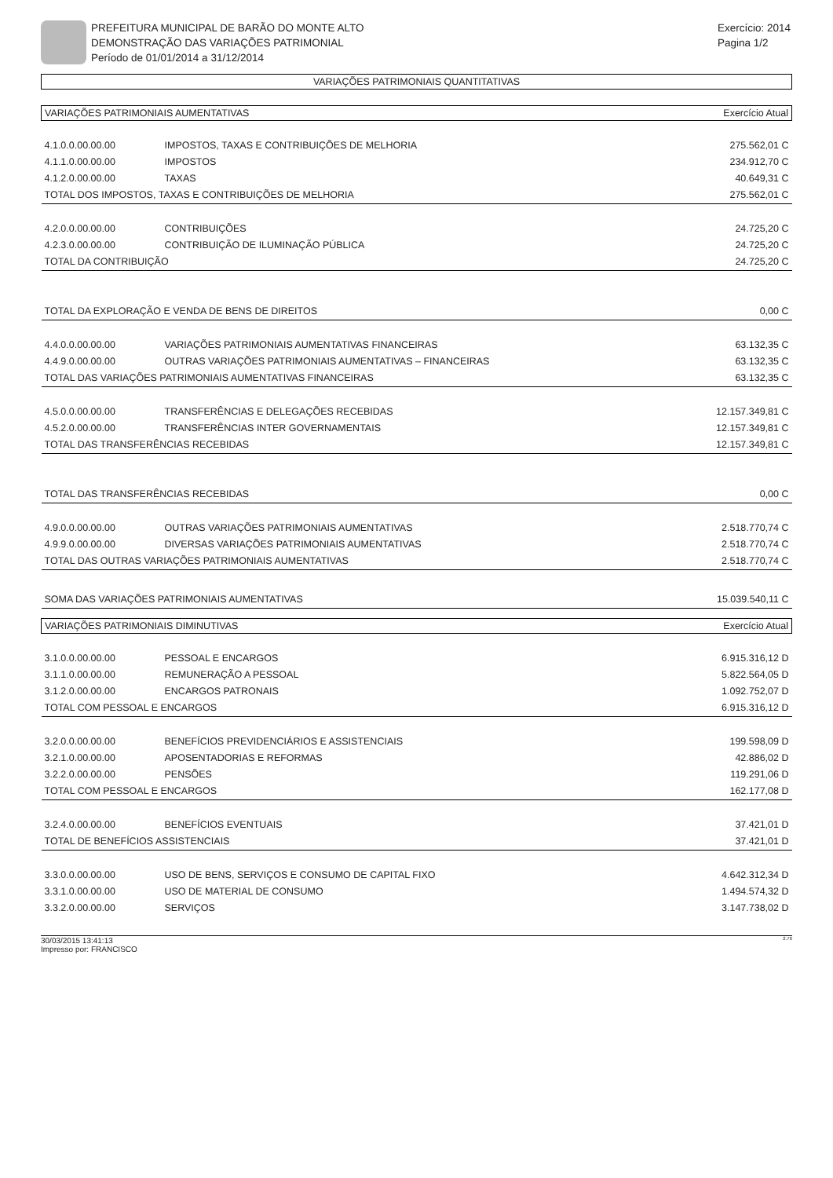PREFEITURA MUNICIPAL DE BARÃO DO MONTE ALTO
DEMONSTRAÇÃO DAS VARIAÇÕES PATRIMONIAL
Período de 01/01/2014 a 31/12/2014
Exercício: 2014
Pagina 1/2
VARIAÇÕES PATRIMONIAIS QUANTITATIVAS
| VARIAÇÕES PATRIMONIAIS AUMENTATIVAS | | Exercício Atual |
| 4.1.0.0.00.00.00 | IMPOSTOS, TAXAS E CONTRIBUIÇÕES DE MELHORIA | 275.562,01 C |
| 4.1.1.0.00.00.00 | IMPOSTOS | 234.912,70 C |
| 4.1.2.0.00.00.00 | TAXAS | 40.649,31 C |
| TOTAL DOS IMPOSTOS, TAXAS E CONTRIBUIÇÕES DE MELHORIA | | 275.562,01 C |
| 4.2.0.0.00.00.00 | CONTRIBUIÇÕES | 24.725,20 C |
| 4.2.3.0.00.00.00 | CONTRIBUIÇÃO DE ILUMINAÇÃO PÚBLICA | 24.725,20 C |
| TOTAL DA CONTRIBUIÇÃO | | 24.725,20 C |
| TOTAL DA EXPLORAÇÃO E VENDA DE BENS DE DIREITOS | | 0,00 C |
| 4.4.0.0.00.00.00 | VARIAÇÕES PATRIMONIAIS AUMENTATIVAS FINANCEIRAS | 63.132,35 C |
| 4.4.9.0.00.00.00 | OUTRAS VARIAÇÕES PATRIMONIAIS AUMENTATIVAS – FINANCEIRAS | 63.132,35 C |
| TOTAL DAS VARIAÇÕES PATRIMONIAIS AUMENTATIVAS FINANCEIRAS | | 63.132,35 C |
| 4.5.0.0.00.00.00 | TRANSFERÊNCIAS E DELEGAÇÕES RECEBIDAS | 12.157.349,81 C |
| 4.5.2.0.00.00.00 | TRANSFERÊNCIAS INTER GOVERNAMENTAIS | 12.157.349,81 C |
| TOTAL DAS TRANSFERÊNCIAS RECEBIDAS | | 12.157.349,81 C |
| TOTAL DAS TRANSFERÊNCIAS RECEBIDAS | | 0,00 C |
| 4.9.0.0.00.00.00 | OUTRAS VARIAÇÕES PATRIMONIAIS AUMENTATIVAS | 2.518.770,74 C |
| 4.9.9.0.00.00.00 | DIVERSAS VARIAÇÕES PATRIMONIAIS AUMENTATIVAS | 2.518.770,74 C |
| TOTAL DAS OUTRAS VARIAÇÕES PATRIMONIAIS AUMENTATIVAS | | 2.518.770,74 C |
| SOMA DAS VARIAÇÕES PATRIMONIAIS AUMENTATIVAS | | 15.039.540,11 C |
| VARIAÇÕES PATRIMONIAIS DIMINUTIVAS | | Exercício Atual |
| 3.1.0.0.00.00.00 | PESSOAL E ENCARGOS | 6.915.316,12 D |
| 3.1.1.0.00.00.00 | REMUNERAÇÃO A PESSOAL | 5.822.564,05 D |
| 3.1.2.0.00.00.00 | ENCARGOS PATRONAIS | 1.092.752,07 D |
| TOTAL COM PESSOAL E ENCARGOS | | 6.915.316,12 D |
| 3.2.0.0.00.00.00 | BENEFÍCIOS PREVIDENCIÁRIOS E ASSISTENCIAIS | 199.598,09 D |
| 3.2.1.0.00.00.00 | APOSENTADORIAS E REFORMAS | 42.886,02 D |
| 3.2.2.0.00.00.00 | PENSÕES | 119.291,06 D |
| TOTAL COM PESSOAL E ENCARGOS | | 162.177,08 D |
| 3.2.4.0.00.00.00 | BENEFÍCIOS EVENTUAIS | 37.421,01 D |
| TOTAL DE BENEFÍCIOS ASSISTENCIAIS | | 37.421,01 D |
| 3.3.0.0.00.00.00 | USO DE BENS, SERVIÇOS E CONSUMO DE CAPITAL FIXO | 4.642.312,34 D |
| 3.3.1.0.00.00.00 | USO DE MATERIAL DE CONSUMO | 1.494.574,32 D |
| 3.3.2.0.00.00.00 | SERVIÇOS | 3.147.738,02 D |
30/03/2015 13:41:13
Impresso por: FRANCISCO
2.76